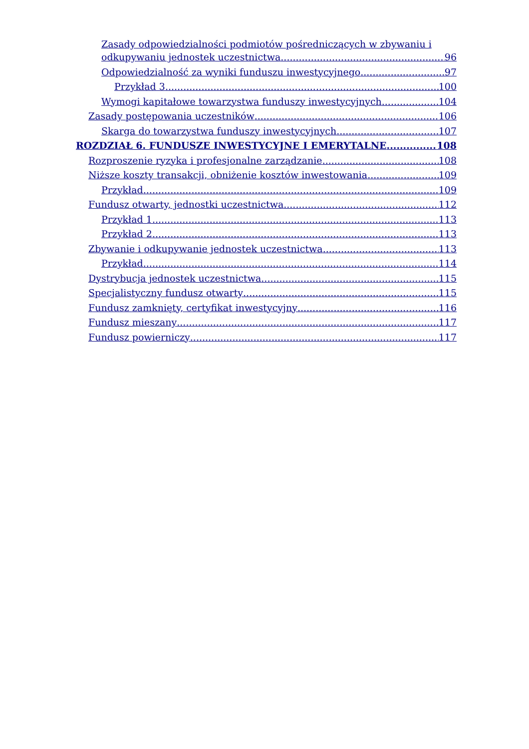Zasady odpowiedzialności podmiotów pośredniczących w zbywaniu i
odkupywaniu jednostek uczestnictwa 96
Odpowiedzialność za wyniki funduszu inwestycyjnego 97
Przykład 3 100
Wymogi kapitałowe towarzystwa funduszy inwestycyjnych 104
Zasady postępowania uczestników 106
Skarga do towarzystwa funduszy inwestycyjnych 107
ROZDZIAŁ 6. FUNDUSZE INWESTYCYJNE I EMERYTALNE 108
Rozproszenie ryzyka i profesjonalne zarządzanie 108
Niższe koszty transakcji, obniżenie kosztów inwestowania 109
Przykład 109
Fundusz otwarty, jednostki uczestnictwa 112
Przykład 1 113
Przykład 2 113
Zbywanie i odkupywanie jednostek uczestnictwa 113
Przykład 114
Dystrybucja jednostek uczestnictwa 115
Specjalistyczny fundusz otwarty 115
Fundusz zamknięty, certyfikat inwestycyjny 116
Fundusz mieszany 117
Fundusz powierniczy 117